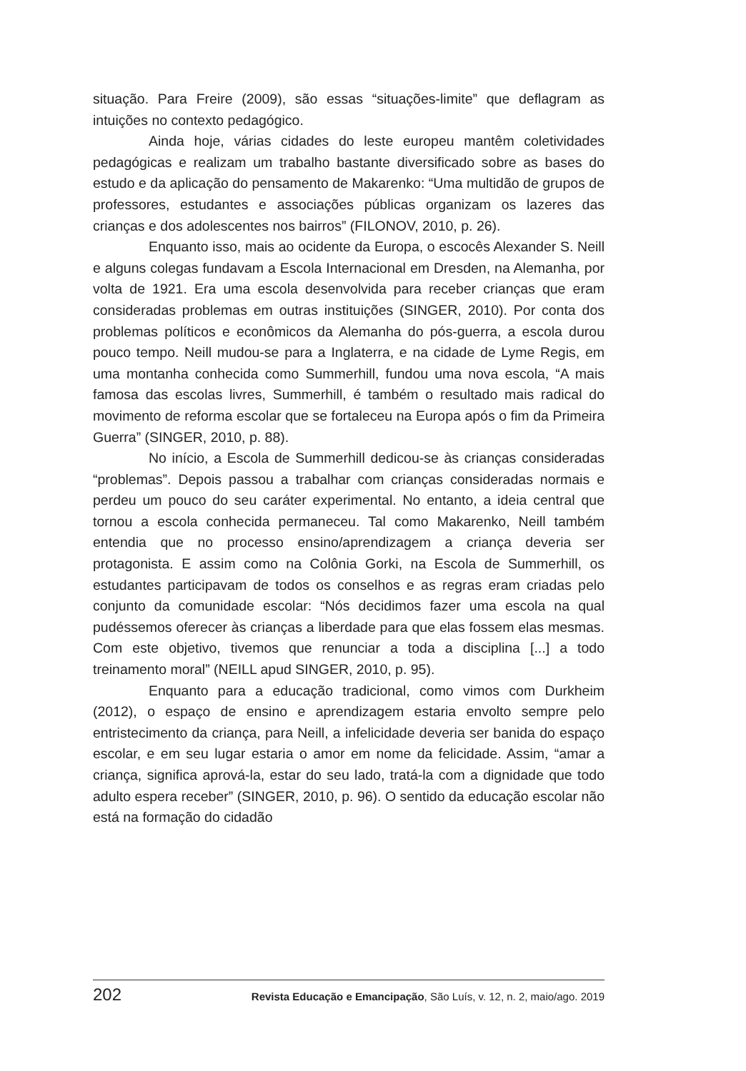situação. Para Freire (2009), são essas “situações-limite” que deflagram as intuições no contexto pedagógico.
Ainda hoje, várias cidades do leste europeu mantêm coletividades pedagógicas e realizam um trabalho bastante diversificado sobre as bases do estudo e da aplicação do pensamento de Makarenko: “Uma multidão de grupos de professores, estudantes e associações públicas organizam os lazeres das crianças e dos adolescentes nos bairros” (FILONOV, 2010, p. 26).
Enquanto isso, mais ao ocidente da Europa, o escocês Alexander S. Neill e alguns colegas fundavam a Escola Internacional em Dresden, na Alemanha, por volta de 1921. Era uma escola desenvolvida para receber crianças que eram consideradas problemas em outras instituições (SINGER, 2010). Por conta dos problemas políticos e econômicos da Alemanha do pós-guerra, a escola durou pouco tempo. Neill mudou-se para a Inglaterra, e na cidade de Lyme Regis, em uma montanha conhecida como Summerhill, fundou uma nova escola, “A mais famosa das escolas livres, Summerhill, é também o resultado mais radical do movimento de reforma escolar que se fortaleceu na Europa após o fim da Primeira Guerra” (SINGER, 2010, p. 88).
No início, a Escola de Summerhill dedicou-se às crianças consideradas “problemas”. Depois passou a trabalhar com crianças consideradas normais e perdeu um pouco do seu caráter experimental. No entanto, a ideia central que tornou a escola conhecida permaneceu. Tal como Makarenko, Neill também entendia que no processo ensino/aprendizagem a criança deveria ser protagonista. E assim como na Colônia Gorki, na Escola de Summerhill, os estudantes participavam de todos os conselhos e as regras eram criadas pelo conjunto da comunidade escolar: “Nós decidimos fazer uma escola na qual pudéssemos oferecer às crianças a liberdade para que elas fossem elas mesmas. Com este objetivo, tivemos que renunciar a toda a disciplina [...] a todo treinamento moral” (NEILL apud SINGER, 2010, p. 95).
Enquanto para a educação tradicional, como vimos com Durkheim (2012), o espaço de ensino e aprendizagem estaria envolto sempre pelo entristecimento da criança, para Neill, a infelicidade deveria ser banida do espaço escolar, e em seu lugar estaria o amor em nome da felicidade. Assim, “amar a criança, significa aprová-la, estar do seu lado, tratá-la com a dignidade que todo adulto espera receber” (SINGER, 2010, p. 96). O sentido da educação escolar não está na formação do cidadão
202 Revista Educação e Emancipação, São Luís, v. 12, n. 2, maio/ago. 2019